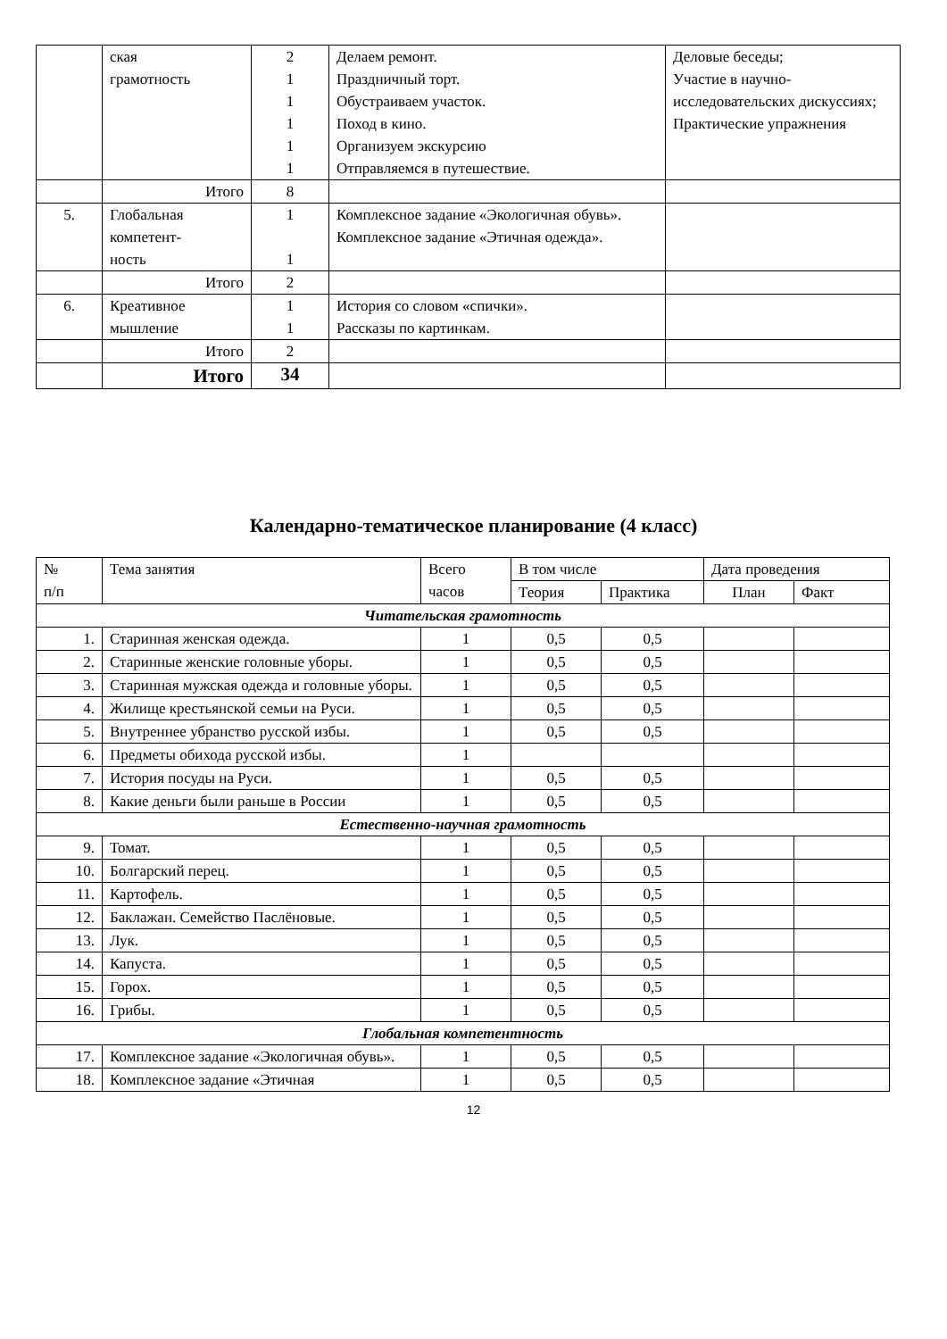| | ская грамотность | 2 1 1 1 1 1 | Делаем ремонт. Праздничный торт. Обустраиваем участок. Поход в кино. Организуем экскурсию Отправляемся в путешествие. | Деловые беседы; Участие в научно-исследовательских дискуссиях; Практические упражнения |
| | Итого | 8 | | |
| 5. | Глобальная компетент- ность | 1 1 | Комплексное задание «Экологичная обувь». Комплексное задание «Этичная одежда». | |
| | Итого | 2 | | |
| 6. | Креативное мышление | 1 1 | История со словом «спички». Рассказы по картинкам. | |
| | Итого | 2 | | |
| | Итого | 34 | | |
Календарно-тематическое планирование (4 класс)
| № п/п | Тема занятия | Всего часов | В том числе | | Дата проведения | |
| --- | --- | --- | --- | --- | --- | --- |
| | | | Теория | Практика | План | Факт |
| Читательская грамотность | | | | | | |
| 1. | Старинная женская одежда. | 1 | 0,5 | 0,5 | | |
| 2. | Старинные женские головные уборы. | 1 | 0,5 | 0,5 | | |
| 3. | Старинная мужская одежда и головные уборы. | 1 | 0,5 | 0,5 | | |
| 4. | Жилище крестьянской семьи на Руси. | 1 | 0,5 | 0,5 | | |
| 5. | Внутреннее убранство русской избы. | 1 | 0,5 | 0,5 | | |
| 6. | Предметы обихода русской избы. | 1 | | | | |
| 7. | История посуды на Руси. | 1 | 0,5 | 0,5 | | |
| 8. | Какие деньги были раньше в России | 1 | 0,5 | 0,5 | | |
| Естественно-научная грамотность | | | | | | |
| 9. | Томат. | 1 | 0,5 | 0,5 | | |
| 10. | Болгарский перец. | 1 | 0,5 | 0,5 | | |
| 11. | Картофель. | 1 | 0,5 | 0,5 | | |
| 12. | Баклажан. Семейство Паслёновые. | 1 | 0,5 | 0,5 | | |
| 13. | Лук. | 1 | 0,5 | 0,5 | | |
| 14. | Капуста. | 1 | 0,5 | 0,5 | | |
| 15. | Горох. | 1 | 0,5 | 0,5 | | |
| 16. | Грибы. | 1 | 0,5 | 0,5 | | |
| Глобальная компетентность | | | | | | |
| 17. | Комплексное задание «Экологичная обувь». | 1 | 0,5 | 0,5 | | |
| 18. | Комплексное задание «Этичная | 1 | 0,5 | 0,5 | | |
12